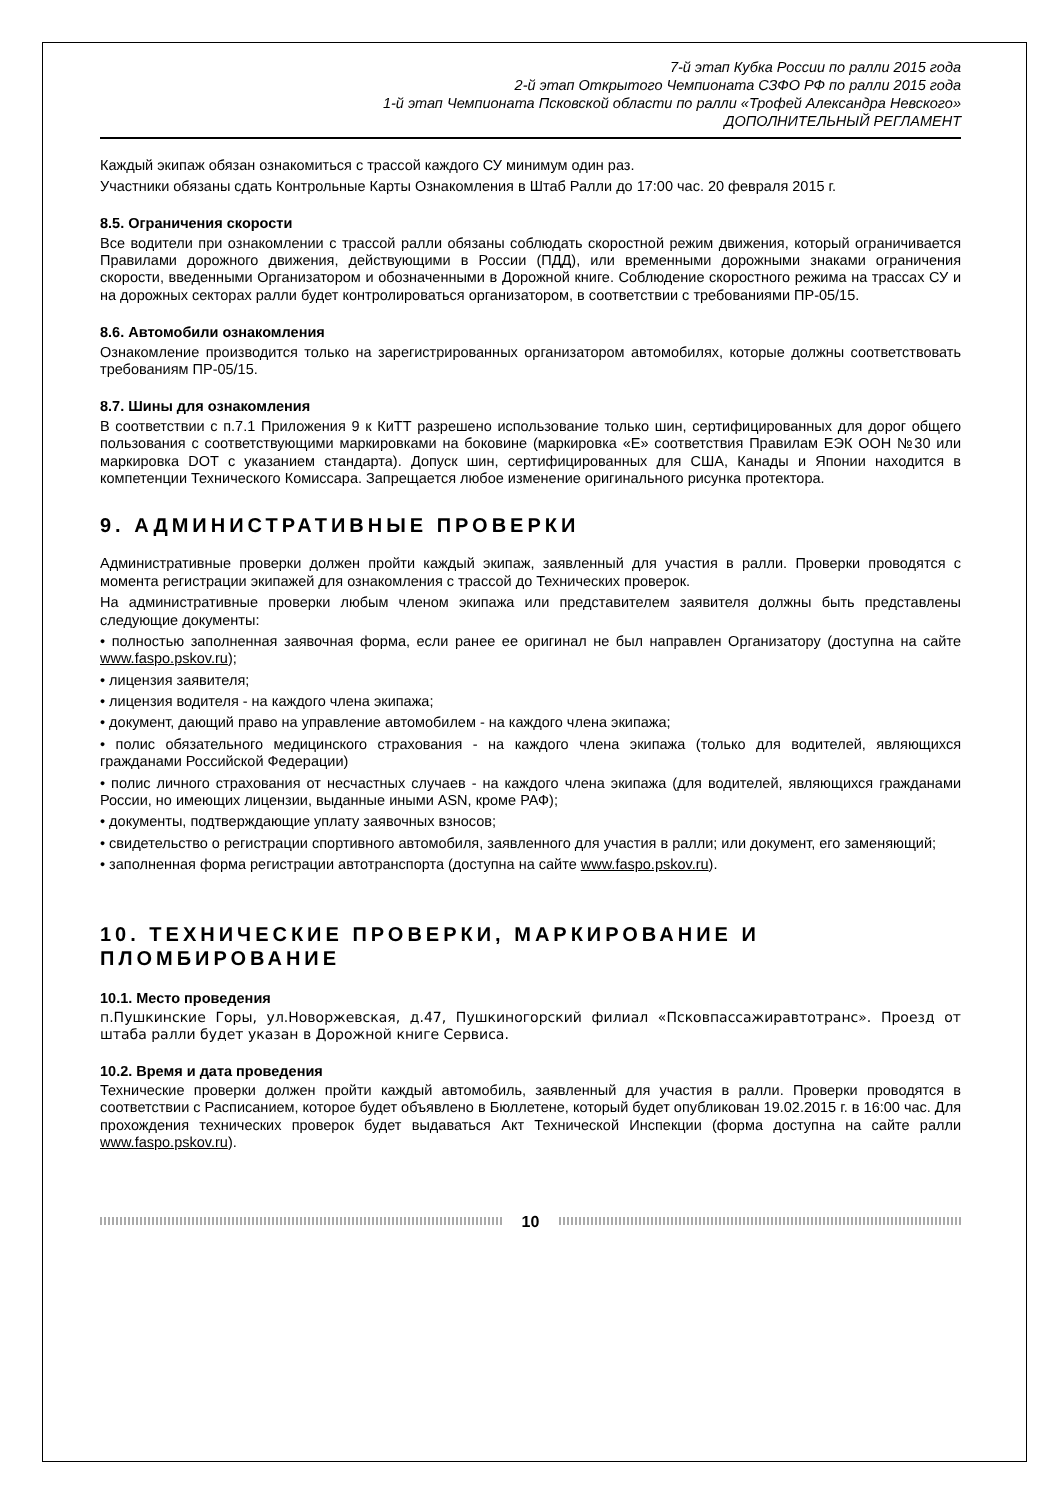7-й этап Кубка России по ралли 2015 года
2-й этап Открытого Чемпионата СЗФО РФ по ралли 2015 года
1-й этап Чемпионата Псковской области по ралли «Трофей Александра Невского»
ДОПОЛНИТЕЛЬНЫЙ РЕГЛАМЕНТ
Каждый экипаж обязан ознакомиться с трассой каждого СУ минимум один раз.
Участники обязаны сдать Контрольные Карты Ознакомления в Штаб Ралли до 17:00 час. 20 февраля 2015 г.
8.5. Ограничения скорости
Все водители при ознакомлении с трассой ралли обязаны соблюдать скоростной режим движения, который ограничивается Правилами дорожного движения, действующими в России (ПДД), или временными дорожными знаками ограничения скорости, введенными Организатором и обозначенными в Дорожной книге. Соблюдение скоростного режима на трассах СУ и на дорожных секторах ралли будет контролироваться организатором, в соответствии с требованиями ПР-05/15.
8.6. Автомобили ознакомления
Ознакомление производится только на зарегистрированных организатором автомобилях, которые должны соответствовать требованиям ПР-05/15.
8.7. Шины для ознакомления
В соответствии с п.7.1 Приложения 9 к КиТТ разрешено использование только шин, сертифицированных для дорог общего пользования с соответствующими маркировками на боковине (маркировка «Е» соответствия Правилам ЕЭК ООН №30 или маркировка DOT с указанием стандарта). Допуск шин, сертифицированных для США, Канады и Японии находится в компетенции Технического Комиссара. Запрещается любое изменение оригинального рисунка протектора.
9. АДМИНИСТРАТИВНЫЕ ПРОВЕРКИ
Административные проверки должен пройти каждый экипаж, заявленный для участия в ралли. Проверки проводятся с момента регистрации экипажей для ознакомления с трассой до Технических проверок.
На административные проверки любым членом экипажа или представителем заявителя должны быть представлены следующие документы:
• полностью заполненная заявочная форма, если ранее ее оригинал не был направлен Организатору (доступна на сайте www.faspo.pskov.ru);
• лицензия заявителя;
• лицензия водителя - на каждого члена экипажа;
• документ, дающий право на управление автомобилем - на каждого члена экипажа;
• полис обязательного медицинского страхования - на каждого члена экипажа (только для водителей, являющихся гражданами Российской Федерации)
• полис личного страхования от несчастных случаев - на каждого члена экипажа (для водителей, являющихся гражданами России, но имеющих лицензии, выданные иными ASN, кроме РАФ);
• документы, подтверждающие уплату заявочных взносов;
• свидетельство о регистрации спортивного автомобиля, заявленного для участия в ралли; или документ, его заменяющий;
• заполненная форма регистрации автотранспорта (доступна на сайте www.faspo.pskov.ru).
10. ТЕХНИЧЕСКИЕ ПРОВЕРКИ, МАРКИРОВАНИЕ И ПЛОМБИРОВАНИЕ
10.1. Место проведения
п.Пушкинские Горы, ул.Новоржевская, д.47, Пушкиногорский филиал «Псковпассажиравтотранс». Проезд от штаба ралли будет указан в Дорожной книге Сервиса.
10.2. Время и дата проведения
Технические проверки должен пройти каждый автомобиль, заявленный для участия в ралли. Проверки проводятся в соответствии с Расписанием, которое будет объявлено в Бюллетене, который будет опубликован 19.02.2015 г. в 16:00 час. Для прохождения технических проверок будет выдаваться Акт Технической Инспекции (форма доступна на сайте ралли www.faspo.pskov.ru).
10